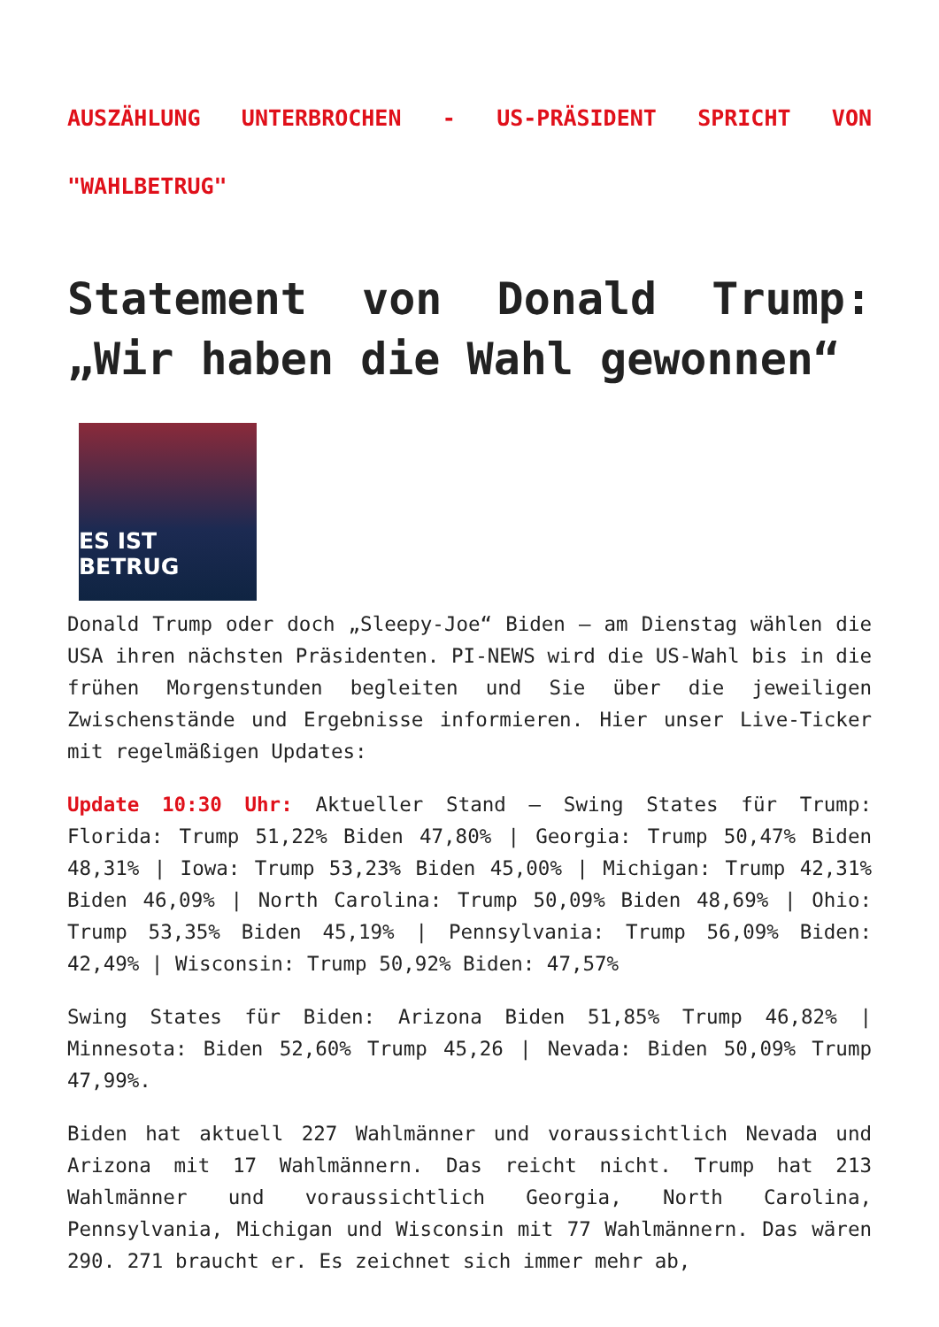AUSZÄHLUNG UNTERBROCHEN - US-PRÄSIDENT SPRICHT VON "WAHLBETRUG"
Statement von Donald Trump: „Wir haben die Wahl gewonnen“
ES IST BETRUG
Donald Trump oder doch „Sleepy-Joe“ Biden – am Dienstag wählen die USA ihren nächsten Präsidenten. PI-NEWS wird die US-Wahl bis in die frühen Morgenstunden begleiten und Sie über die jeweiligen Zwischenstände und Ergebnisse informieren. Hier unser Live-Ticker mit regelmäßigen Updates:
Update 10:30 Uhr: Aktueller Stand – Swing States für Trump: Florida: Trump 51,22% Biden 47,80% | Georgia: Trump 50,47% Biden 48,31% | Iowa: Trump 53,23% Biden 45,00% | Michigan: Trump 42,31% Biden 46,09% | North Carolina: Trump 50,09% Biden 48,69% | Ohio: Trump 53,35% Biden 45,19% | Pennsylvania: Trump 56,09% Biden: 42,49% | Wisconsin: Trump 50,92% Biden: 47,57%
Swing States für Biden: Arizona Biden 51,85% Trump 46,82% | Minnesota: Biden 52,60% Trump 45,26 | Nevada: Biden 50,09% Trump 47,99%.
Biden hat aktuell 227 Wahlmänner und voraussichtlich Nevada und Arizona mit 17 Wahlmännern. Das reicht nicht. Trump hat 213 Wahlmänner und voraussichtlich Georgia, North Carolina, Pennsylvania, Michigan und Wisconsin mit 77 Wahlmännern. Das wären 290. 271 braucht er. Es zeichnet sich immer mehr ab,